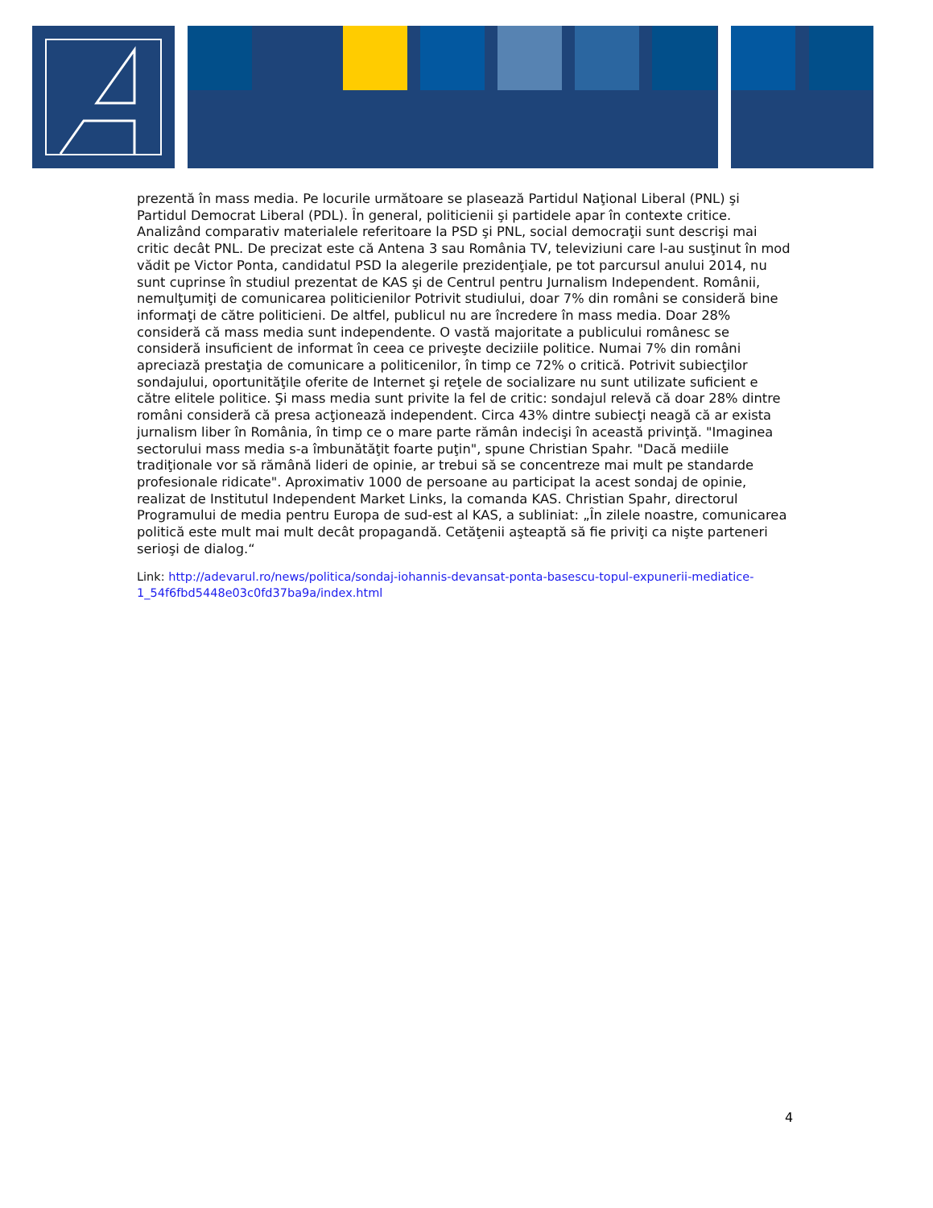prezentă în mass media. Pe locurile următoare se plasează Partidul Naţional Liberal (PNL) şi Partidul Democrat Liberal (PDL). În general, politicienii şi partidele apar în contexte critice. Analizând comparativ materialele referitoare la PSD şi PNL, social democraţii sunt descrişi mai critic decât PNL. De precizat este că Antena 3 sau România TV, televiziuni care l-au susţinut în mod vădit pe Victor Ponta, candidatul PSD la alegerile prezidenţiale, pe tot parcursul anului 2014, nu sunt cuprinse în studiul prezentat de KAS şi de Centrul pentru Jurnalism Independent. Românii, nemulţumiţi de comunicarea politicienilor Potrivit studiului, doar 7% din români se consideră bine informaţi de către politicieni. De altfel, publicul nu are încredere în mass media. Doar 28% consideră că mass media sunt independente. O vastă majoritate a publicului românesc se consideră insuficient de informat în ceea ce priveşte deciziile politice. Numai 7% din români apreciază prestaţia de comunicare a politicenilor, în timp ce 72% o critică. Potrivit subiecţilor sondajului, oportunităţile oferite de Internet şi reţele de socializare nu sunt utilizate suficient e către elitele politice. Şi mass media sunt privite la fel de critic: sondajul relevă că doar 28% dintre români consideră că presa acţionează independent. Circa 43% dintre subiecţi neagă că ar exista jurnalism liber în România, în timp ce o mare parte rămân indecişi în această privinţă. "Imaginea sectorului mass media s-a îmbunătăţit foarte puţin", spune Christian Spahr. "Dacă mediile tradiţionale vor să rămână lideri de opinie, ar trebui să se concentreze mai mult pe standarde profesionale ridicate". Aproximativ 1000 de persoane au participat la acest sondaj de opinie, realizat de Institutul Independent Market Links, la comanda KAS. Christian Spahr, directorul Programului de media pentru Europa de sud-est al KAS, a subliniat: „În zilele noastre, comunicarea politică este mult mai mult decât propagandă. Cetăţenii aşteaptă să fie priviţi ca nişte parteneri serioşi de dialog.“
Link: http://adevarul.ro/news/politica/sondaj-iohannis-devansat-ponta-basescu-topul-expunerii-mediatice-1_54f6fbd5448e03c0fd37ba9a/index.html
4